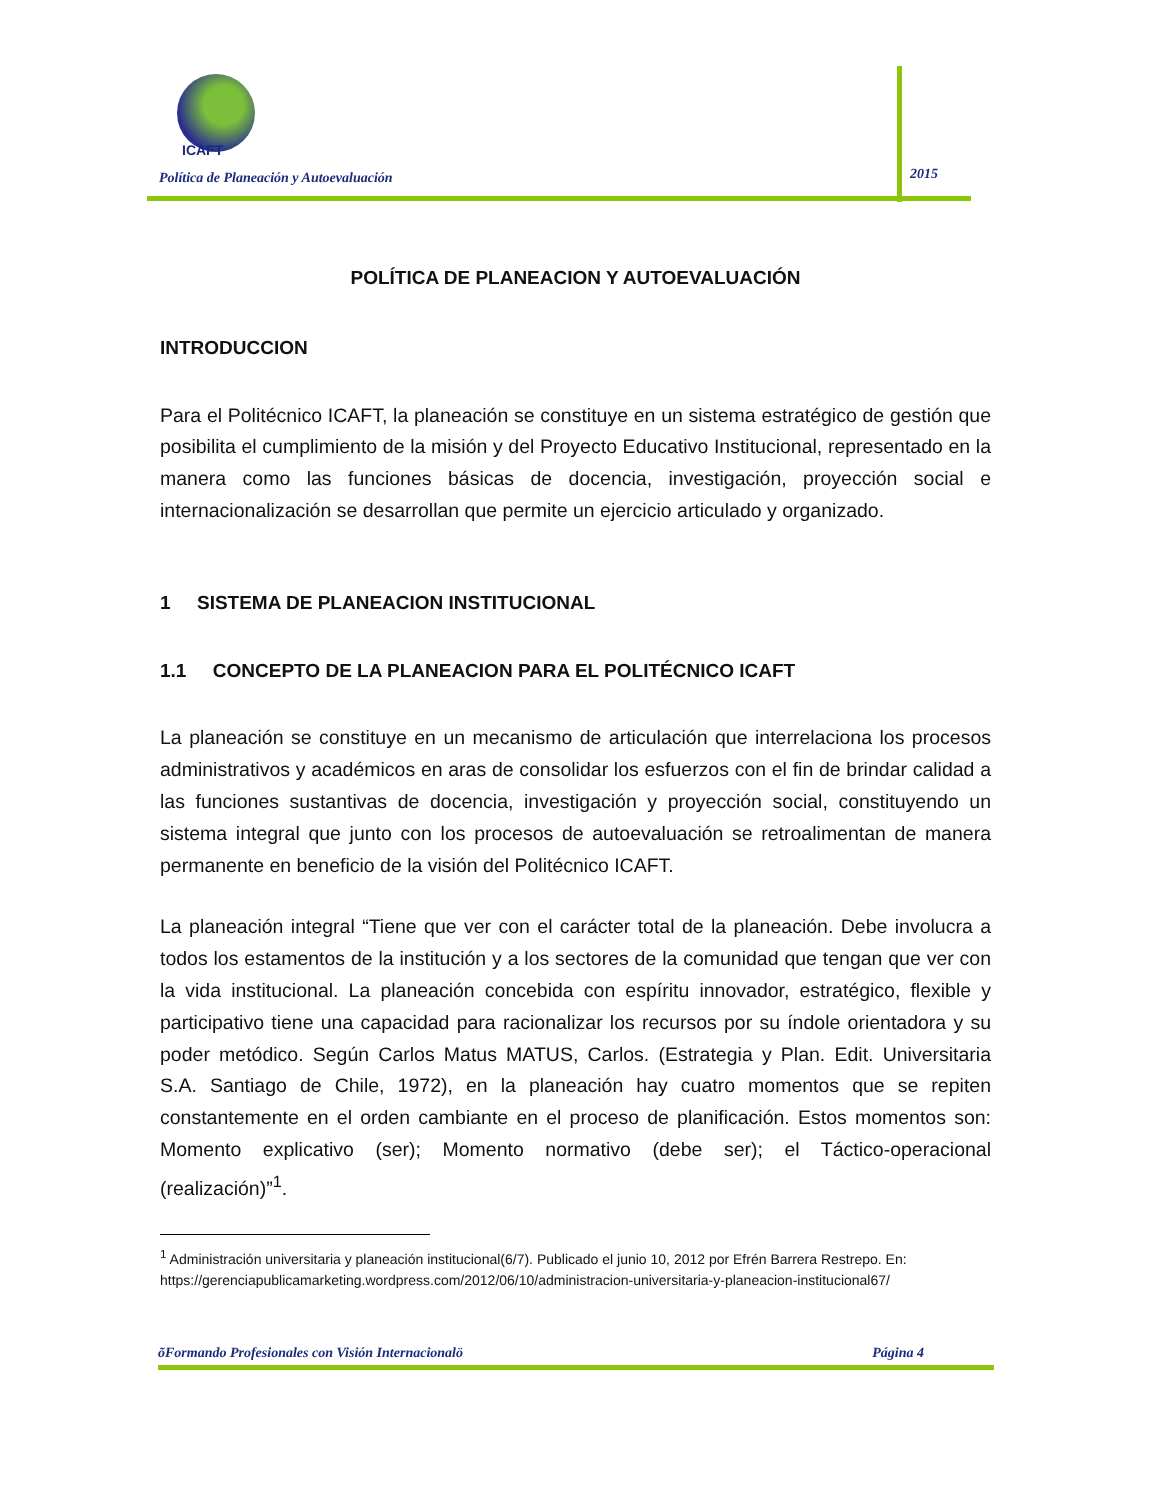ICAFT
Política de Planeación y Autoevaluación
2015
POLÍTICA DE PLANEACION Y AUTOEVALUACIÓN
INTRODUCCION
Para el Politécnico ICAFT, la planeación se constituye en un sistema estratégico de gestión que posibilita el cumplimiento de la misión y del Proyecto Educativo Institucional, representado en la manera como las funciones básicas de docencia, investigación, proyección social e internacionalización se desarrollan que permite un ejercicio articulado y organizado.
1 SISTEMA DE PLANEACION INSTITUCIONAL
1.1 CONCEPTO DE LA PLANEACION PARA EL POLITÉCNICO ICAFT
La planeación se constituye en un mecanismo de articulación que interrelaciona los procesos administrativos y académicos en aras de consolidar los esfuerzos con el fin de brindar calidad a las funciones sustantivas de docencia, investigación y proyección social, constituyendo un sistema integral que junto con los procesos de autoevaluación se retroalimentan de manera permanente en beneficio de la visión del Politécnico ICAFT.
La planeación integral “Tiene que ver con el carácter total de la planeación. Debe involucra a todos los estamentos de la institución y a los sectores de la comunidad que tengan que ver con la vida institucional. La planeación concebida con espíritu innovador, estratégico, flexible y participativo tiene una capacidad para racionalizar los recursos por su índole orientadora y su poder metódico. Según Carlos Matus MATUS, Carlos. (Estrategia y Plan. Edit. Universitaria S.A. Santiago de Chile, 1972), en la planeación hay cuatro momentos que se repiten constantemente en el orden cambiante en el proceso de planificación. Estos momentos son: Momento explicativo (ser); Momento normativo (debe ser); el Táctico-operacional (realización)”<sup>1</sup>.
<sup>1</sup> Administración universitaria y planeación institucional(6/7). Publicado el junio 10, 2012 por Efrén Barrera Restrepo. En: https://gerenciapublicamarketing.wordpress.com/2012/06/10/administracion-universitaria-y-planeacion-institucional67/
õFormando Profesionales con Visión Internacionalö Página 4